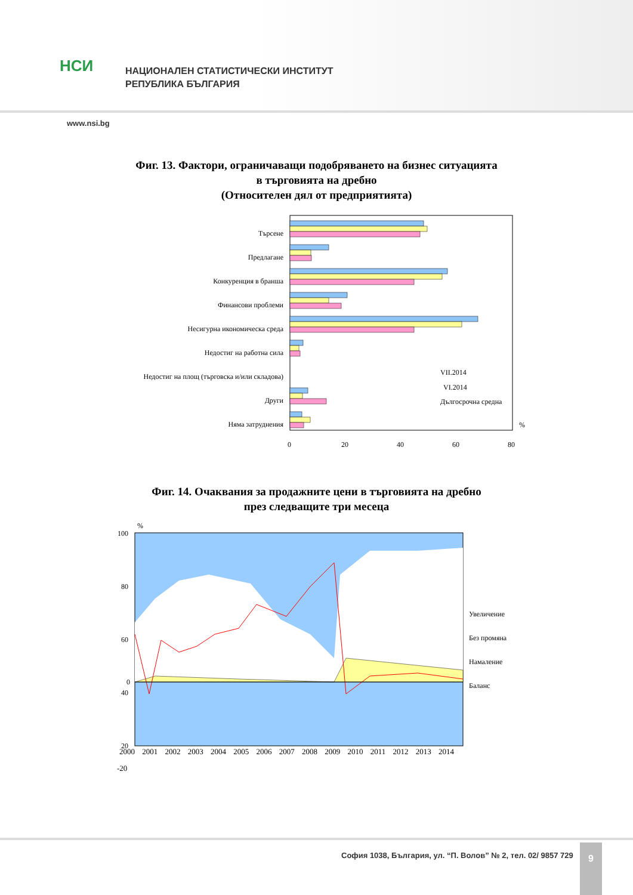НСИ
НАЦИОНАЛЕН СТАТИСТИЧЕСКИ ИНСТИТУТ
РЕПУБЛИКА БЪЛГАРИЯ
www.nsi.bg
Фиг. 13. Фактори, ограничаващи подобряването на бизнес ситуацията
в търговията на дребно
(Относителен дял от предприятията)
Търсене
Предлагане
Конкуренция в бранша
Финансови проблеми
Несигурна икономическа среда
Недостиг на работна сила
Недостиг на площ (търговска и/или складова)
Други
Няма затруднения
VII.2014
VI.2014
Дългосрочна средна
%
0
20
40
60
80
Фиг. 14. Очаквания за продажните цени в търговията на дребно
през следващите три месеца
%
100
80
60
40
20
0
Увеличение
Без промяна
Намаление
Баланс
-20
2000 2001 2002 2003 2004 2005 2006 2007 2008 2009 2010 2011 2012 2013 2014
София 1038, България, ул. “П. Волов” № 2, тел. 02/ 9857 729
9